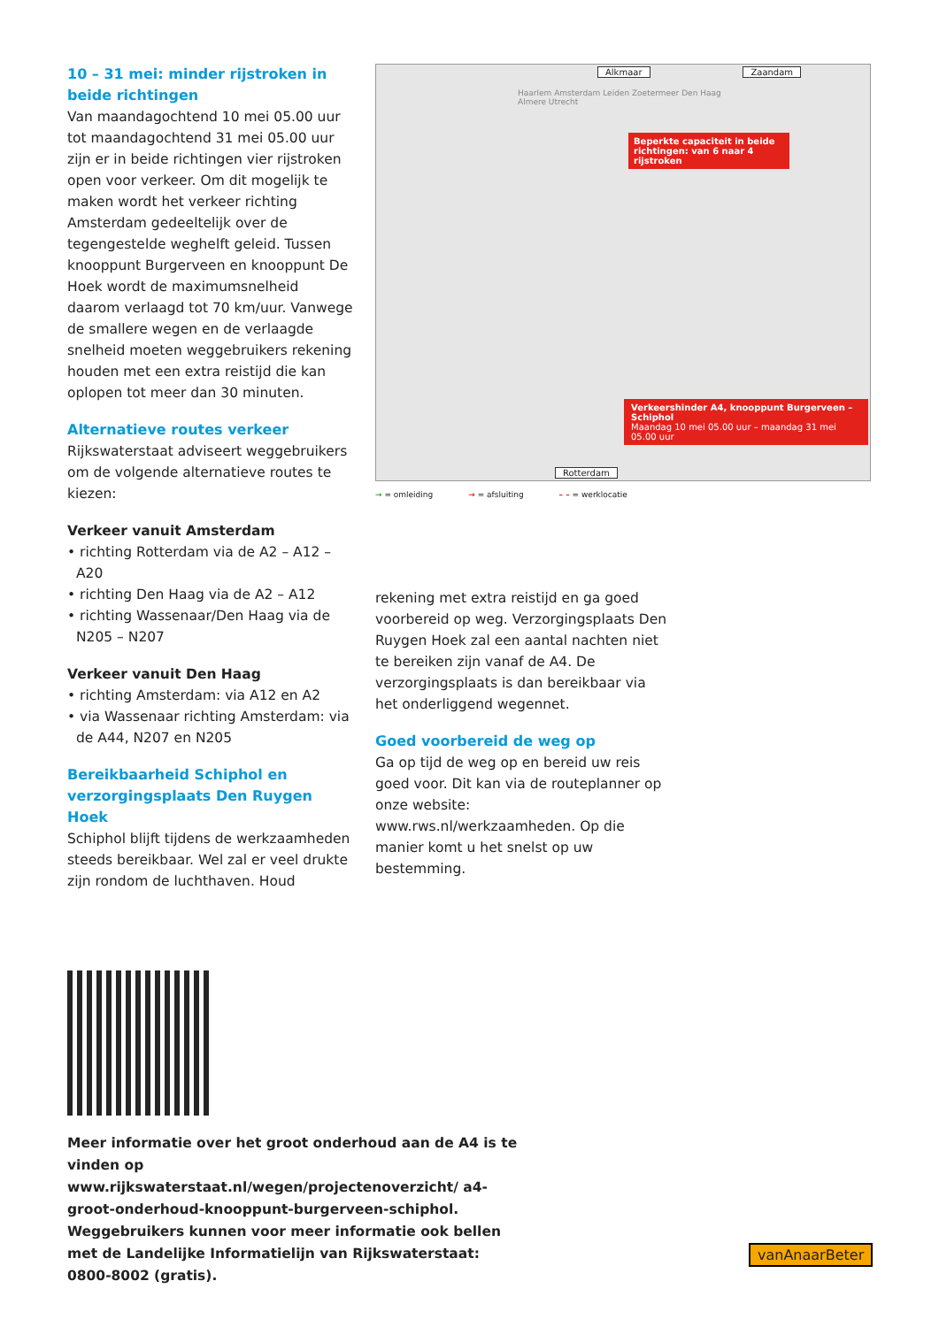10 – 31 mei: minder rijstroken in beide richtingen
Van maandagochtend 10 mei 05.00 uur tot maandagochtend 31 mei 05.00 uur zijn er in beide richtingen vier rijstroken open voor verkeer. Om dit mogelijk te maken wordt het verkeer richting Amsterdam gedeeltelijk over de tegengestelde weghelft geleid. Tussen knooppunt Burgerveen en knooppunt De Hoek wordt de maximum­snelheid daarom verlaagd tot 70 km/uur. Vanwege de smallere wegen en de verlaagde snelheid moeten weggebruikers rekening houden met een extra reistijd die kan oplopen tot meer dan 30 minuten.
Alternatieve routes verkeer
Rijkswaterstaat adviseert weggebruikers om de volgende alternatieve routes te kiezen:
Verkeer vanuit Amsterdam
• richting Rotterdam via de A2 – A12 – A20
• richting Den Haag via de A2 – A12
• richting Wassenaar/Den Haag via de N205 – N207
Verkeer vanuit Den Haag
• richting Amsterdam: via A12 en A2
• via Wassenaar richting Amsterdam: via de A44, N207 en N205
Bereikbaarheid Schiphol en verzorgingsplaats Den Ruygen Hoek
Schiphol blijft tijdens de werkzaamheden steeds bereikbaar. Wel zal er veel drukte zijn rondom de luchthaven. Houd
Alkmaar Zaandam
Haarlem Amsterdam Leiden Zoetermeer Den Haag Almere Utrecht
Beperkte capaciteit in beide richtingen: van 6 naar 4 rijstroken
Verkeershinder A4, knooppunt Burgerveen – Schiphol
Maandag 10 mei 05.00 uur – maandag 31 mei 05.00 uur
Rotterdam
→ = omleiding → = afsluiting – – = werklocatie
rekening met extra reistijd en ga goed voorbereid op weg. Verzorgingsplaats Den Ruygen Hoek zal een aantal nachten niet te bereiken zijn vanaf de A4. De verzorgingsplaats is dan bereikbaar via het onderliggend wegennet.
Goed voorbereid de weg op
Ga op tijd de weg op en bereid uw reis goed voor. Dit kan via de routeplanner op onze website: www.rws.nl/werkzaamheden. Op die manier komt u het snelst op uw bestemming.
Meer informatie over het groot onderhoud aan de A4 is te vinden op www.rijkswaterstaat.nl/wegen/projectenoverzicht/ a4-groot-onderhoud-knooppunt-burgerveen-schiphol. Weggebruikers kunnen voor meer informatie ook bellen met de Landelijke Informatielijn van Rijkswaterstaat: 0800-8002 (gratis).
vanAnaarBeter